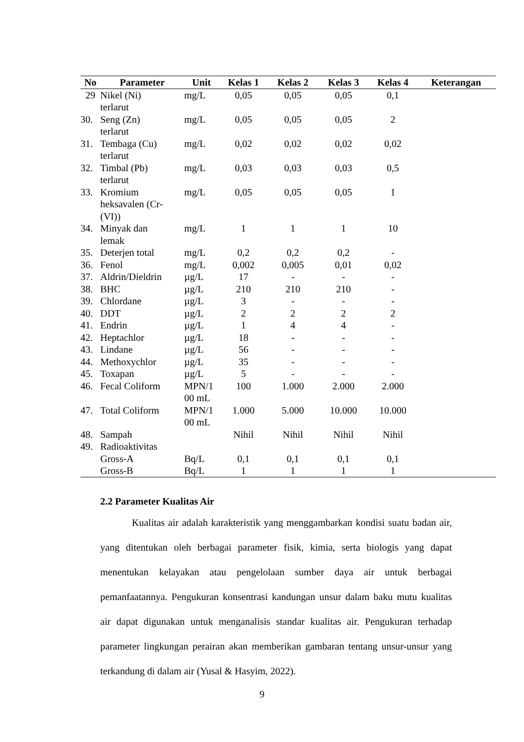| No | Parameter | Unit | Kelas 1 | Kelas 2 | Kelas 3 | Kelas 4 | Keterangan |
| --- | --- | --- | --- | --- | --- | --- | --- |
| 29 | Nikel (Ni) terlarut | mg/L | 0,05 | 0,05 | 0,05 | 0,1 | |
| 30. | Seng (Zn) terlarut | mg/L | 0,05 | 0,05 | 0,05 | 2 | |
| 31. | Tembaga (Cu) terlarut | mg/L | 0,02 | 0,02 | 0,02 | 0,02 | |
| 32. | Timbal (Pb) terlarut | mg/L | 0,03 | 0,03 | 0,03 | 0,5 | |
| 33. | Kromium heksavalen (Cr- (VI)) | mg/L | 0,05 | 0,05 | 0,05 | 1 | |
| 34. | Minyak dan lemak | mg/L | 1 | 1 | 1 | 10 | |
| 35. | Deterjen total | mg/L | 0,2 | 0,2 | 0,2 | - | |
| 36. | Fenol | mg/L | 0,002 | 0,005 | 0,01 | 0,02 | |
| 37. | Aldrin/Dieldrin | µg/L | 17 | - | - | - | |
| 38. | BHC | µg/L | 210 | 210 | 210 | - | |
| 39. | Chlordane | µg/L | 3 | - | - | - | |
| 40. | DDT | µg/L | 2 | 2 | 2 | 2 | |
| 41. | Endrin | µg/L | 1 | 4 | 4 | - | |
| 42. | Heptachlor | µg/L | 18 | - | - | - | |
| 43. | Lindane | µg/L | 56 | - | - | - | |
| 44. | Methoxychlor | µg/L | 35 | - | - | - | |
| 45. | Toxapan | µg/L | 5 | - | - | - | |
| 46. | Fecal Coliform | MPN/1 00 mL | 100 | 1.000 | 2.000 | 2.000 | |
| 47. | Total Coliform | MPN/1 00 mL | 1.000 | 5.000 | 10.000 | 10.000 | |
| 48. | Sampah | | Nihil | Nihil | Nihil | Nihil | |
| 49. | Radioaktivitas | | | | | | |
| | Gross-A | Bq/L | 0,1 | 0,1 | 0,1 | 0,1 | |
| | Gross-B | Bq/L | 1 | 1 | 1 | 1 | |
2.2 Parameter Kualitas Air
Kualitas air adalah karakteristik yang menggambarkan kondisi suatu badan air, yang ditentukan oleh berbagai parameter fisik, kimia, serta biologis yang dapat menentukan kelayakan atau pengelolaan sumber daya air untuk berbagai pemanfaatannya. Pengukuran konsentrasi kandungan unsur dalam baku mutu kualitas air dapat digunakan untuk menganalisis standar kualitas air. Pengukuran terhadap parameter lingkungan perairan akan memberikan gambaran tentang unsur-unsur yang terkandung di dalam air (Yusal & Hasyim, 2022).
9